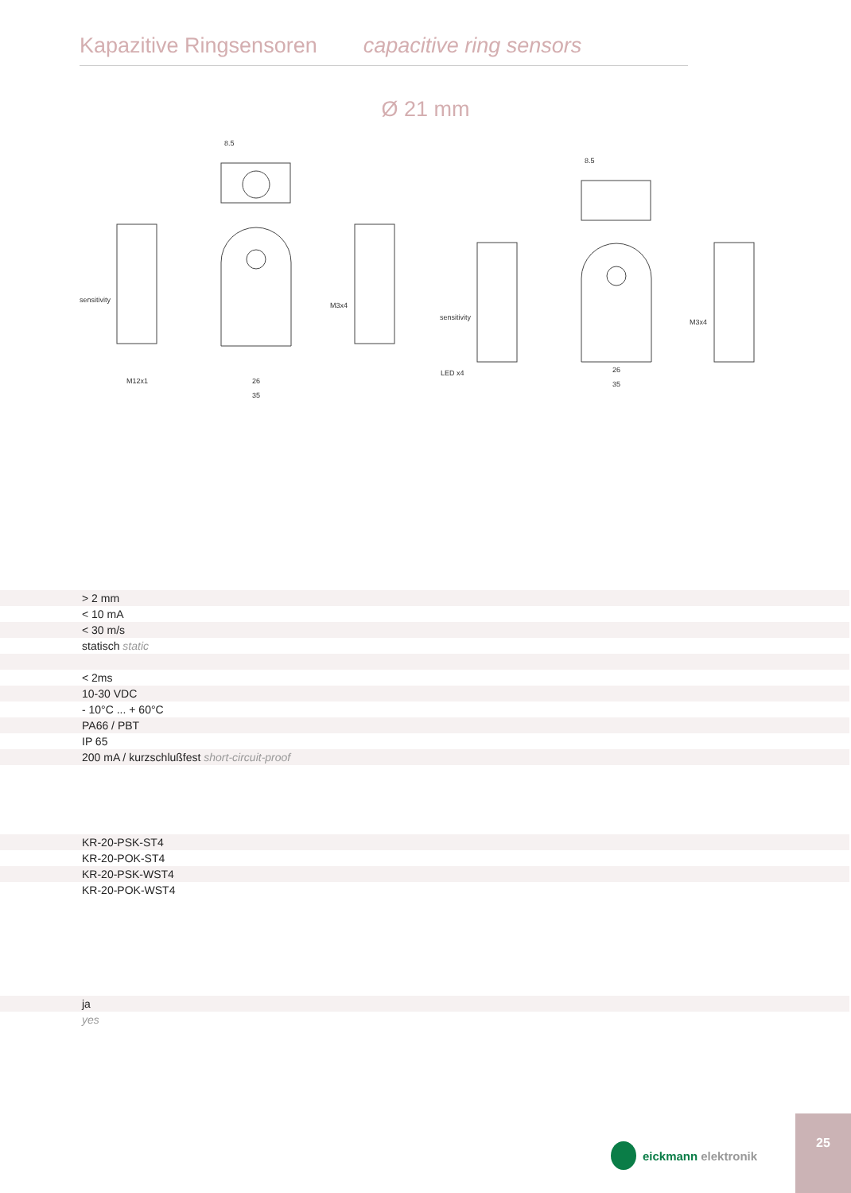Kapazitive Ringsensoren capacitive ring sensors
Ø 21 mm
sensitivity
M12x1
M3x4
sensitivity
M3x4
26
35
26
35
8.5
8.5
LED x4
| | > 2 mm |
| | < 10 mA |
| | < 30 m/s |
| | statisch static |
| | < 2ms |
| | 10-30 VDC |
| | - 10°C ... + 60°C |
| | PA66 / PBT |
| | IP 65 |
| | 200 mA / kurzschlußfest short-circuit-proof |
| | KR-20-PSK-ST4 |
| | KR-20-POK-ST4 |
| | KR-20-PSK-WST4 |
| | KR-20-POK-WST4 |
| | ja |
| | yes |
eickmann elektronik
25